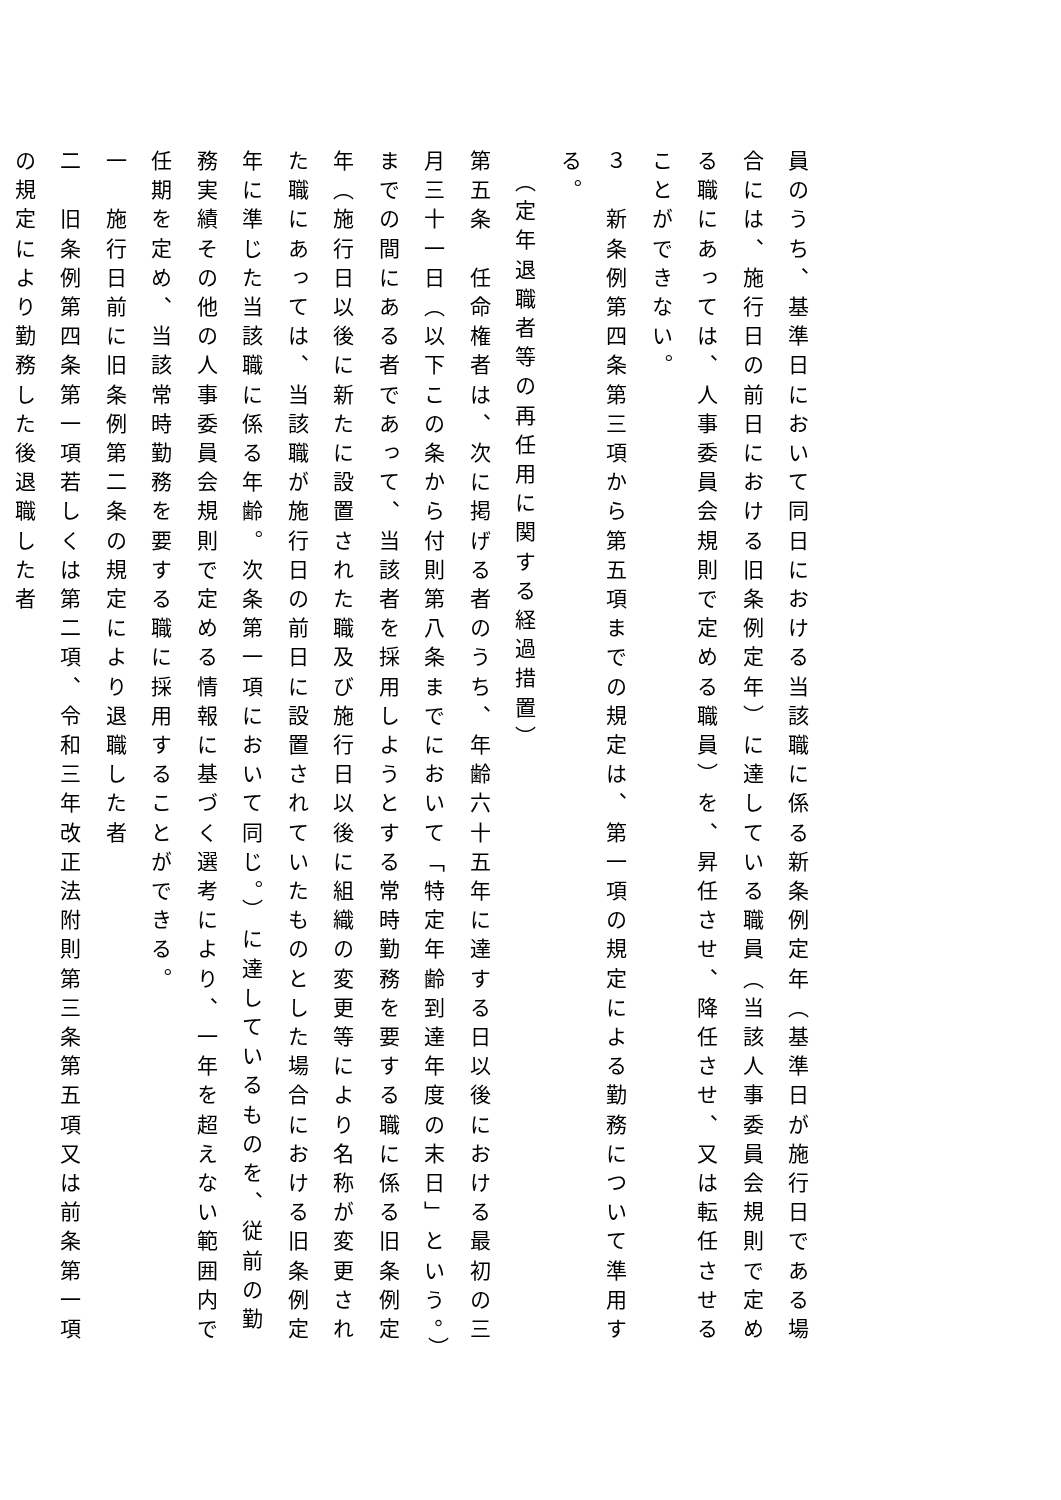員のうち、基準日において同日における当該職に係る新条例定年（基準日が施行日である場合には、施行日の前日における旧条例定年）に達している職員（当該人事委員会規則で定める職にあっては、人事委員会規則で定める職員）を、昇任させ、降任させ、又は転任させることができない。
３　新条例第四条第三項から第五項までの規定は、第一項の規定による勤務について準用する。
（定年退職者等の再任用に関する経過措置）
第五条　任命権者は、次に掲げる者のうち、年齢六十五年に達する日以後における最初の三月三十一日（以下この条から付則第八条までにおいて「特定年齢到達年度の末日」という。）までの間にある者であって、当該者を採用しようとする常時勤務を要する職に係る旧条例定年（施行日以後に新たに設置された職及び施行日以後に組織の変更等により名称が変更された職にあっては、当該職が施行日の前日に設置されていたものとした場合における旧条例定年に準じた当該職に係る年齢。次条第一項において同じ。）に達しているものを、従前の勤務実績その他の人事委員会規則で定める情報に基づく選考により、一年を超えない範囲内で任期を定め、当該常時勤務を要する職に採用することができる。
一　施行日前に旧条例第二条の規定により退職した者
二　旧条例第四条第一項若しくは第二項、令和三年改正法附則第三条第五項又は前条第一項の規定により勤務した後退職した者